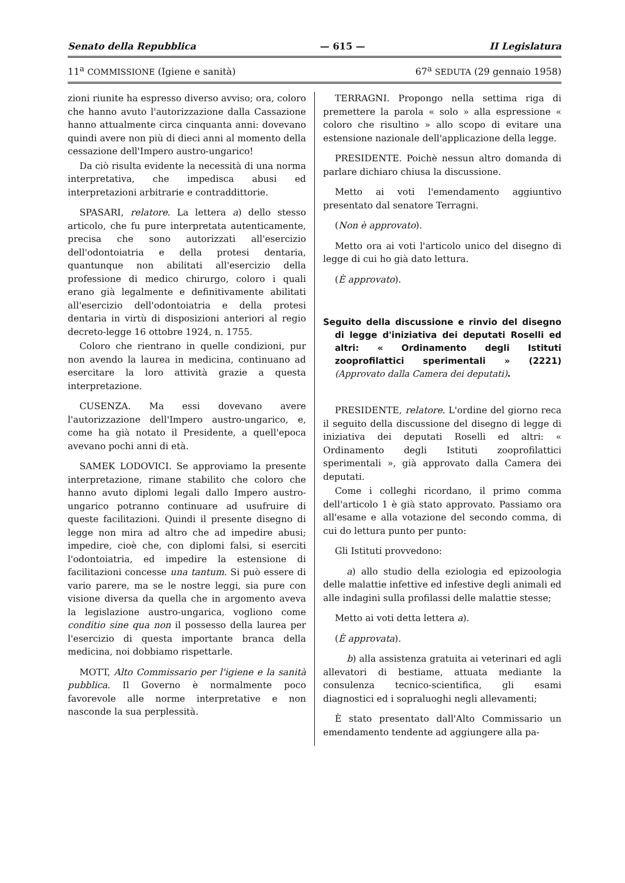Senato della Repubblica — 615 — II Legislatura
11<sup>a</sup> COMMISSIONE (Igiene e sanità) 67<sup>a</sup> SEDUTA (29 gennaio 1958)
zioni riunite ha espresso diverso avviso; ora, coloro che hanno avuto l'autorizzazione dalla Cassazione hanno attualmente circa cinquanta anni: dovevano quindi avere non più di dieci anni al momento della cessazione dell'Impero austro-ungarico!
Da ciò risulta evidente la necessità di una norma interpretativa, che impedisca abusi ed interpretazioni arbitrarie e contraddittorie.
SPASARI, relatore. La lettera a) dello stesso articolo, che fu pure interpretata autenticamente, precisa che sono autorizzati all'esercizio dell'odontoiatria e della protesi dentaria, quantunque non abilitati all'esercizio della professione di medico chirurgo, coloro i quali erano già legalmente e definitivamente abilitati all'esercizio dell'odontoiatria e della protesi dentaria in virtù di disposizioni anteriori al regio decreto-legge 16 ottobre 1924, n. 1755.
Coloro che rientrano in quelle condizioni, pur non avendo la laurea in medicina, continuano ad esercitare la loro attività grazie a questa interpretazione.
CUSENZA. Ma essi dovevano avere l'autorizzazione dell'Impero austro-ungarico, e, come ha già notato il Presidente, a quell'epoca avevano pochi anni di età.
SAMEK LODOVICI. Se approviamo la presente interpretazione, rimane stabilito che coloro che hanno avuto diplomi legali dallo Impero austro-ungarico potranno continuare ad usufruire di queste facilitazioni. Quindi il presente disegno di legge non mira ad altro che ad impedire abusi; impedire, cioè che, con diplomi falsi, si eserciti l'odontoiatria, ed impedire la estensione di facilitazioni concesse una tantum. Si può essere di vario parere, ma se le nostre leggi, sia pure con visione diversa da quella che in argomento aveva la legislazione austro-ungarica, vogliono come conditio sine qua non il possesso della laurea per l'esercizio di questa importante branca della medicina, noi dobbiamo rispettarle.
MOTT, Alto Commissario per l'igiene e la sanità pubblica. Il Governo è normalmente poco favorevole alle norme interpretative e non nasconde la sua perplessità.
TERRAGNI. Propongo nella settima riga di premettere la parola « solo » alla espressione « coloro che risultino » allo scopo di evitare una estensione nazionale dell'applicazione della legge.
PRESIDENTE. Poichè nessun altro domanda di parlare dichiaro chiusa la discussione.
Metto ai voti l'emendamento aggiuntivo presentato dal senatore Terragni.
(Non è approvato).
Metto ora ai voti l'articolo unico del disegno di legge di cui ho già dato lettura.
(È approvato).
Seguito della discussione e rinvio del disegno di legge d'iniziativa dei deputati Roselli ed altri: « Ordinamento degli Istituti zooprofilattici sperimentali » (2221) (Approvato dalla Camera dei deputati).
PRESIDENTE, relatore. L'ordine del giorno reca il seguito della discussione del disegno di legge di iniziativa dei deputati Roselli ed altri: « Ordinamento degli Istituti zooprofilattici sperimentali », già approvato dalla Camera dei deputati.
Come i colleghi ricordano, il primo comma dell'articolo 1 è già stato approvato. Passiamo ora all'esame e alla votazione del secondo comma, di cui do lettura punto per punto:
Gli Istituti provvedono:
a) allo studio della eziologia ed epizoologia delle malattie infettive ed infestive degli animali ed alle indagini sulla profilassi delle malattie stesse;
Metto ai voti detta lettera a).
(È approvata).
b) alla assistenza gratuita ai veterinari ed agli allevatori di bestiame, attuata mediante la consulenza tecnico-scientifica, gli esami diagnostici ed i sopraluoghi negli allevamenti;
È stato presentato dall'Alto Commissario un emendamento tendente ad aggiungere alla pa-